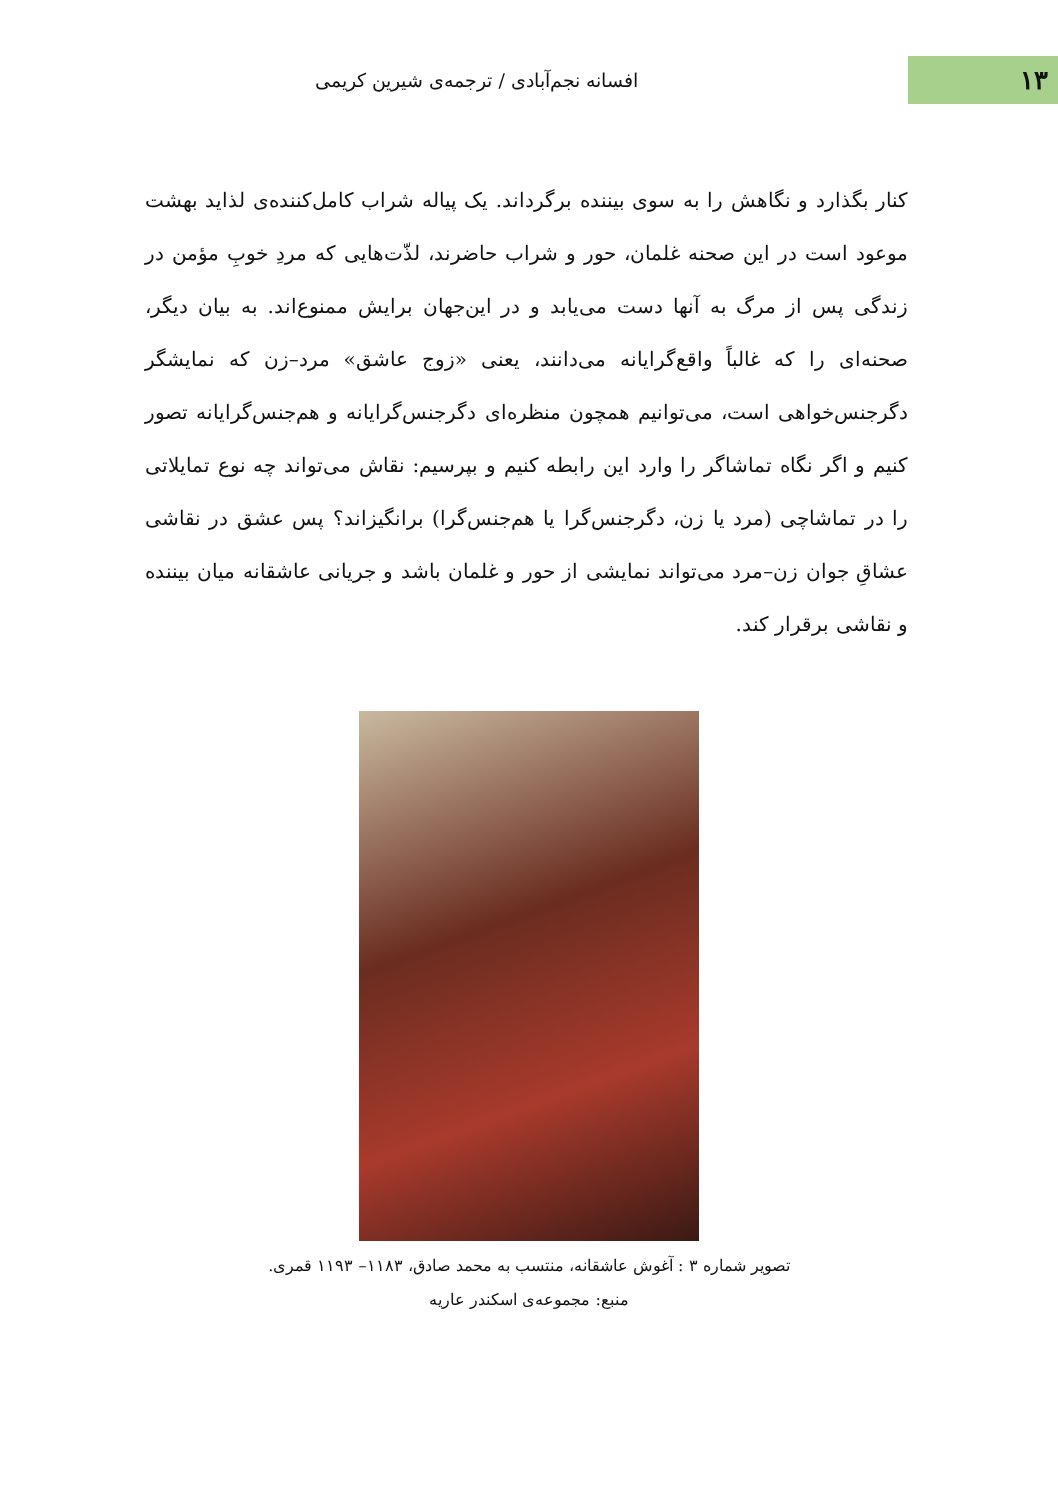۱۳
افسانه نجم‌آبادی / ترجمه‌ی شیرین کریمی
کنار بگذارد و نگاهش را به سوی بیننده برگرداند. یک پیاله شراب کامل‌کننده‌ی لذاید بهشت موعود است در این صحنه غلمان، حور و شراب حاضرند، لذّت‌هایی که مردِ خوبِ مؤمن در زندگی پس از مرگ به آنها دست می‌یابد و در این‌جهان برایش ممنوع‌اند. به بیان دیگر، صحنه‌ای را که غالباً واقع‌گرایانه می‌دانند، یعنی «زوج عاشق» مرد–زن که نمایشگر دگرجنس‌خواهی است، می‌توانیم همچون منظره‌ای دگرجنس‌گرایانه و هم‌جنس‌گرایانه تصور کنیم و اگر نگاه تماشاگر را وارد این رابطه کنیم و بپرسیم: نقاش می‌تواند چه نوع تمایلاتی را در تماشاچی (مرد یا زن، دگرجنس‌گرا یا هم‌جنس‌گرا) برانگیزاند؟ پس عشق در نقاشی عشاقِ جوان زن–مرد می‌تواند نمایشی از حور و غلمان باشد و جریانی عاشقانه میان بیننده و نقاشی برقرار کند.
تصویر شماره ۳ : آغوش عاشقانه، منتسب به محمد صادق، ۱۱۸۳– ۱۱۹۳ قمری.
منبع: مجموعه‌ی اسکندر عاریه